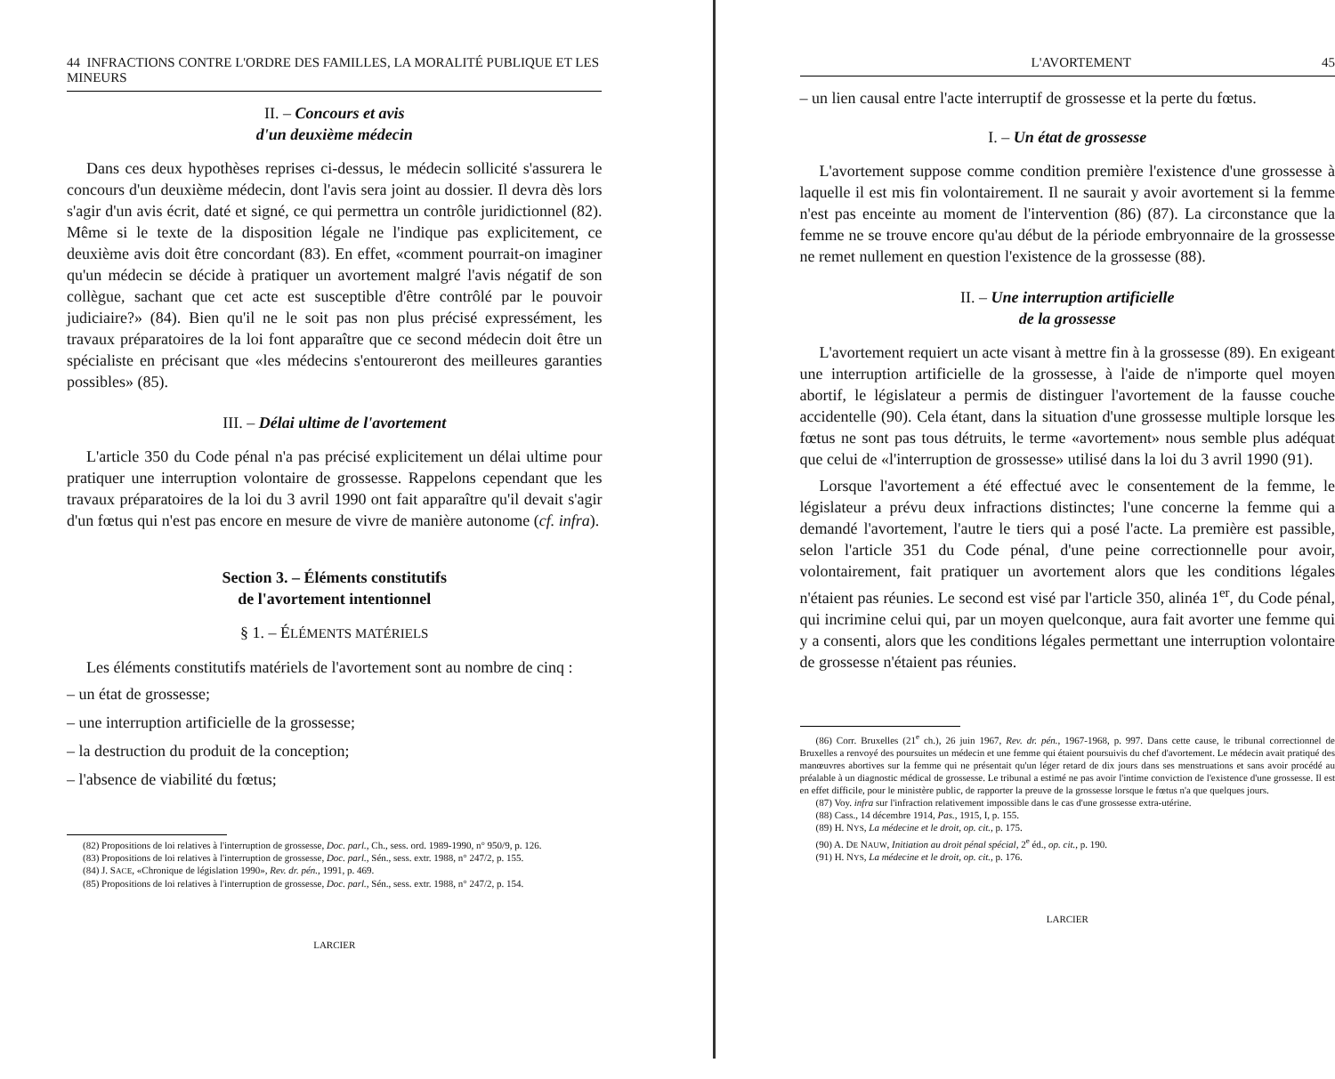44 INFRACTIONS CONTRE L'ORDRE DES FAMILLES, LA MORALITÉ PUBLIQUE ET LES MINEURS
II. – Concours et avis
d'un deuxième médecin
Dans ces deux hypothèses reprises ci-dessus, le médecin sollicité s'assurera le concours d'un deuxième médecin, dont l'avis sera joint au dossier. Il devra dès lors s'agir d'un avis écrit, daté et signé, ce qui permettra un contrôle juridictionnel (82). Même si le texte de la disposition légale ne l'indique pas explicitement, ce deuxième avis doit être concordant (83). En effet, «comment pourrait-on imaginer qu'un médecin se décide à pratiquer un avortement malgré l'avis négatif de son collègue, sachant que cet acte est susceptible d'être contrôlé par le pouvoir judiciaire?» (84). Bien qu'il ne le soit pas non plus précisé expressément, les travaux préparatoires de la loi font apparaître que ce second médecin doit être un spécialiste en précisant que «les médecins s'entoureront des meilleures garanties possibles» (85).
III. – Délai ultime de l'avortement
L'article 350 du Code pénal n'a pas précisé explicitement un délai ultime pour pratiquer une interruption volontaire de grossesse. Rappelons cependant que les travaux préparatoires de la loi du 3 avril 1990 ont fait apparaître qu'il devait s'agir d'un fœtus qui n'est pas encore en mesure de vivre de manière autonome (cf. infra).
Section 3. – Éléments constitutifs
de l'avortement intentionnel
§ 1. – ÉLÉMENTS MATÉRIELS
Les éléments constitutifs matériels de l'avortement sont au nombre de cinq :
– un état de grossesse;
– une interruption artificielle de la grossesse;
– la destruction du produit de la conception;
– l'absence de viabilité du fœtus;
(82) Propositions de loi relatives à l'interruption de grossesse, Doc. parl., Ch., sess. ord. 1989-1990, n° 950/9, p. 126.
(83) Propositions de loi relatives à l'interruption de grossesse, Doc. parl., Sén., sess. extr. 1988, n° 247/2, p. 155.
(84) J. SACE, «Chronique de législation 1990», Rev. dr. pén., 1991, p. 469.
(85) Propositions de loi relatives à l'interruption de grossesse, Doc. parl., Sén., sess. extr. 1988, n° 247/2, p. 154.
LARCIER
L'AVORTEMENT 45
– un lien causal entre l'acte interruptif de grossesse et la perte du fœtus.
I. – Un état de grossesse
L'avortement suppose comme condition première l'existence d'une grossesse à laquelle il est mis fin volontairement. Il ne saurait y avoir avortement si la femme n'est pas enceinte au moment de l'intervention (86) (87). La circonstance que la femme ne se trouve encore qu'au début de la période embryonnaire de la grossesse ne remet nullement en question l'existence de la grossesse (88).
II. – Une interruption artificielle
de la grossesse
L'avortement requiert un acte visant à mettre fin à la grossesse (89). En exigeant une interruption artificielle de la grossesse, à l'aide de n'importe quel moyen abortif, le législateur a permis de distinguer l'avortement de la fausse couche accidentelle (90). Cela étant, dans la situation d'une grossesse multiple lorsque les fœtus ne sont pas tous détruits, le terme «avortement» nous semble plus adéquat que celui de «l'interruption de grossesse» utilisé dans la loi du 3 avril 1990 (91).
Lorsque l'avortement a été effectué avec le consentement de la femme, le législateur a prévu deux infractions distinctes; l'une concerne la femme qui a demandé l'avortement, l'autre le tiers qui a posé l'acte. La première est passible, selon l'article 351 du Code pénal, d'une peine correctionnelle pour avoir, volontairement, fait pratiquer un avortement alors que les conditions légales n'étaient pas réunies. Le second est visé par l'article 350, alinéa 1<sup>er</sup>, du Code pénal, qui incrimine celui qui, par un moyen quelconque, aura fait avorter une femme qui y a consenti, alors que les conditions légales permettant une interruption volontaire de grossesse n'étaient pas réunies.
(86) Corr. Bruxelles (21<sup>e</sup> ch.), 26 juin 1967, Rev. dr. pén., 1967-1968, p. 997. Dans cette cause, le tribunal correctionnel de Bruxelles a renvoyé des poursuites un médecin et une femme qui étaient poursuivis du chef d'avortement. Le médecin avait pratiqué des manœuvres abortives sur la femme qui ne présentait qu'un léger retard de dix jours dans ses menstruations et sans avoir procédé au préalable à un diagnostic médical de grossesse. Le tribunal a estimé ne pas avoir l'intime conviction de l'existence d'une grossesse. Il est en effet difficile, pour le ministère public, de rapporter la preuve de la grossesse lorsque le fœtus n'a que quelques jours.
(87) Voy. infra sur l'infraction relativement impossible dans le cas d'une grossesse extra-utérine.
(88) Cass., 14 décembre 1914, Pas., 1915, I, p. 155.
(89) H. NYS, La médecine et le droit, op. cit., p. 175.
(90) A. DE NAUW, Initiation au droit pénal spécial, 2<sup>e</sup> éd., op. cit., p. 190.
(91) H. NYS, La médecine et le droit, op. cit., p. 176.
LARCIER